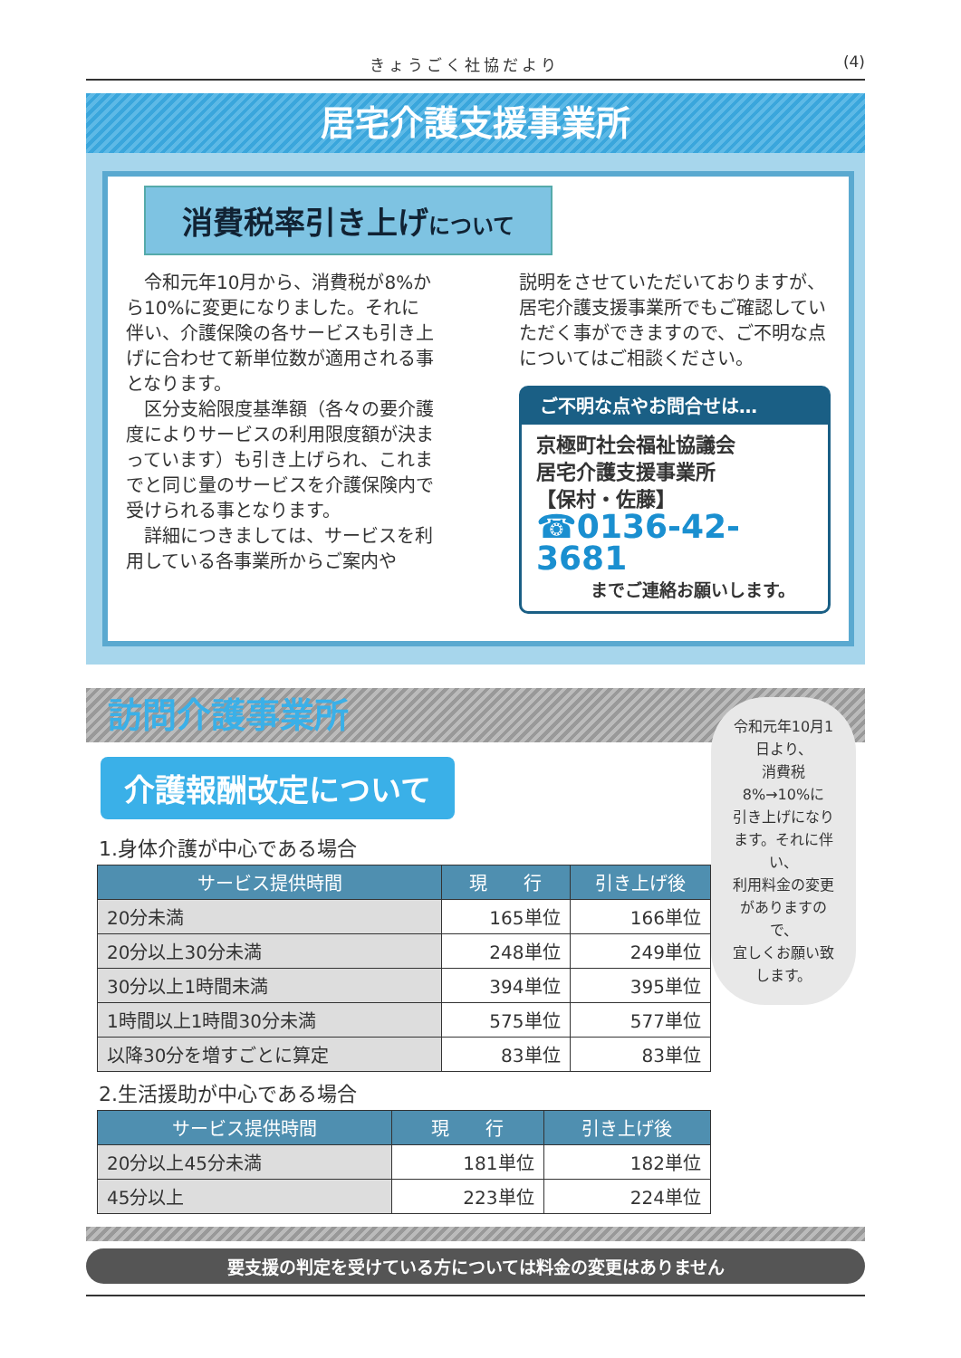きょうごく社協だより (4)
居宅介護支援事業所
消費税率引き上げについて
令和元年10月から、消費税が8%から10%に変更になりました。それに伴い、介護保険の各サービスも引き上げに合わせて新単位数が適用される事となります。
区分支給限度基準額（各々の要介護度によりサービスの利用限度額が決まっています）も引き上げられ、これまでと同じ量のサービスを介護保険内で受けられる事となります。
詳細につきましては、サービスを利用している各事業所からご案内や
説明をさせていただいておりますが、居宅介護支援事業所でもご確認していただく事ができますので、ご不明な点についてはご相談ください。
ご不明な点やお問合せは…
京極町社会福祉協議会
居宅介護支援事業所
【保村・佐藤】
☎0136-42-3681
までご連絡お願いします。
訪問介護事業所
介護報酬改定について
1.身体介護が中心である場合
| サービス提供時間 | 現 行 | 引き上げ後 |
| --- | --- | --- |
| 20分未満 | 165単位 | 166単位 |
| 20分以上30分未満 | 248単位 | 249単位 |
| 30分以上1時間未満 | 394単位 | 395単位 |
| 1時間以上1時間30分未満 | 575単位 | 577単位 |
| 以降30分を増すごとに算定 | 83単位 | 83単位 |
2.生活援助が中心である場合
| サービス提供時間 | 現 行 | 引き上げ後 |
| --- | --- | --- |
| 20分以上45分未満 | 181単位 | 182単位 |
| 45分以上 | 223単位 | 224単位 |
令和元年10月1日より、
消費税8%→10%に
引き上げになります。それに伴い、
利用料金の変更がありますので、
宜しくお願い致します。
要支援の判定を受けている方については料金の変更はありません